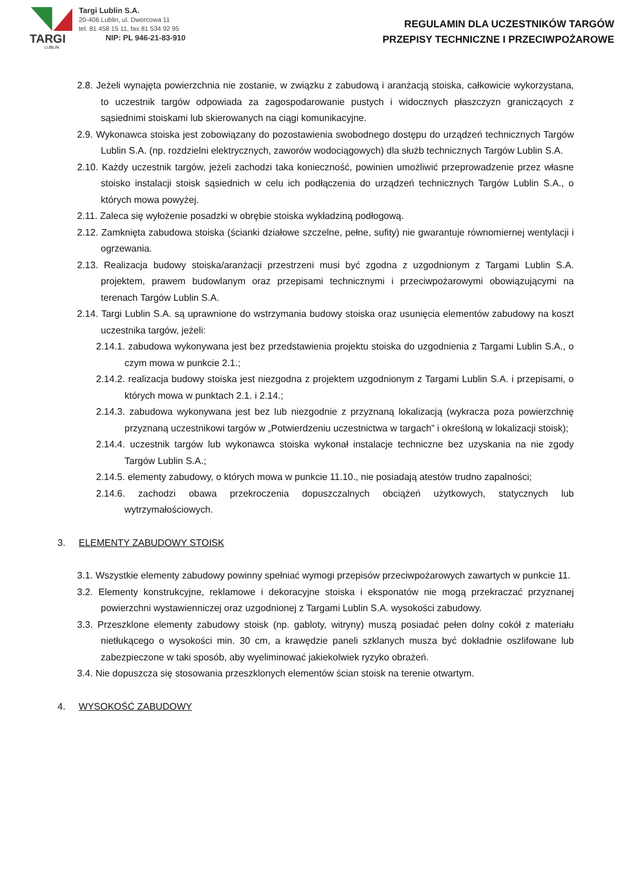TARGI
LUBLIN
Targi Lublin S.A.
20-406 Lublin, ul. Dworcowa 11
tel. 81 458 15 11, fax 81 534 92 95
NIP: PL 946-21-83-910
REGULAMIN DLA UCZESTNIKÓW TARGÓW
PRZEPISY TECHNICZNE I PRZECIWPOŻAROWE
2.8. Jeżeli wynajęta powierzchnia nie zostanie, w związku z zabudową i aranżacją stoiska, całkowicie wykorzystana, to uczestnik targów odpowiada za zagospodarowanie pustych i widocznych płaszczyzn graniczących z sąsiednimi stoiskami lub skierowanych na ciągi komunikacyjne.
2.9. Wykonawca stoiska jest zobowiązany do pozostawienia swobodnego dostępu do urządzeń technicznych Targów Lublin S.A. (np. rozdzielni elektrycznych, zaworów wodociągowych) dla służb technicznych Targów Lublin S.A.
2.10. Każdy uczestnik targów, jeżeli zachodzi taka konieczność, powinien umożliwić przeprowadzenie przez własne stoisko instalacji stoisk sąsiednich w celu ich podłączenia do urządzeń technicznych Targów Lublin S.A., o których mowa powyżej.
2.11. Zaleca się wyłożenie posadzki w obrębie stoiska wykładziną podłogową.
2.12. Zamknięta zabudowa stoiska (ścianki działowe szczelne, pełne, sufity) nie gwarantuje równomiernej wentylacji i ogrzewania.
2.13. Realizacja budowy stoiska/aranżacji przestrzeni musi być zgodna z uzgodnionym z Targami Lublin S.A. projektem, prawem budowlanym oraz przepisami technicznymi i przeciwpożarowymi obowiązującymi na terenach Targów Lublin S.A.
2.14. Targi Lublin S.A. są uprawnione do wstrzymania budowy stoiska oraz usunięcia elementów zabudowy na koszt uczestnika targów, jeżeli:
2.14.1. zabudowa wykonywana jest bez przedstawienia projektu stoiska do uzgodnienia z Targami Lublin S.A., o czym mowa w punkcie 2.1.;
2.14.2. realizacja budowy stoiska jest niezgodna z projektem uzgodnionym z Targami Lublin S.A. i przepisami, o których mowa w punktach 2.1. i 2.14.;
2.14.3. zabudowa wykonywana jest bez lub niezgodnie z przyznaną lokalizacją (wykracza poza powierzchnię przyznaną uczestnikowi targów w „Potwierdzeniu uczestnictwa w targach” i określoną w lokalizacji stoisk);
2.14.4. uczestnik targów lub wykonawca stoiska wykonał instalacje techniczne bez uzyskania na nie zgody Targów Lublin S.A.;
2.14.5. elementy zabudowy, o których mowa w punkcie 11.10., nie posiadają atestów trudno zapalności;
2.14.6. zachodzi obawa przekroczenia dopuszczalnych obciążeń użytkowych, statycznych lub wytrzymałościowych.
3. ELEMENTY ZABUDOWY STOISK
3.1. Wszystkie elementy zabudowy powinny spełniać wymogi przepisów przeciwpożarowych zawartych w punkcie 11.
3.2. Elementy konstrukcyjne, reklamowe i dekoracyjne stoiska i eksponatów nie mogą przekraczać przyznanej powierzchni wystawienniczej oraz uzgodnionej z Targami Lublin S.A. wysokości zabudowy.
3.3. Przeszklone elementy zabudowy stoisk (np. gabloty, witryny) muszą posiadać pełen dolny cokół z materiału nietłukącego o wysokości min. 30 cm, a krawędzie paneli szklanych musza być dokładnie oszlifowane lub zabezpieczone w taki sposób, aby wyeliminować jakiekolwiek ryzyko obrażeń.
3.4. Nie dopuszcza się stosowania przeszklonych elementów ścian stoisk na terenie otwartym.
4. WYSOKOŚĆ ZABUDOWY